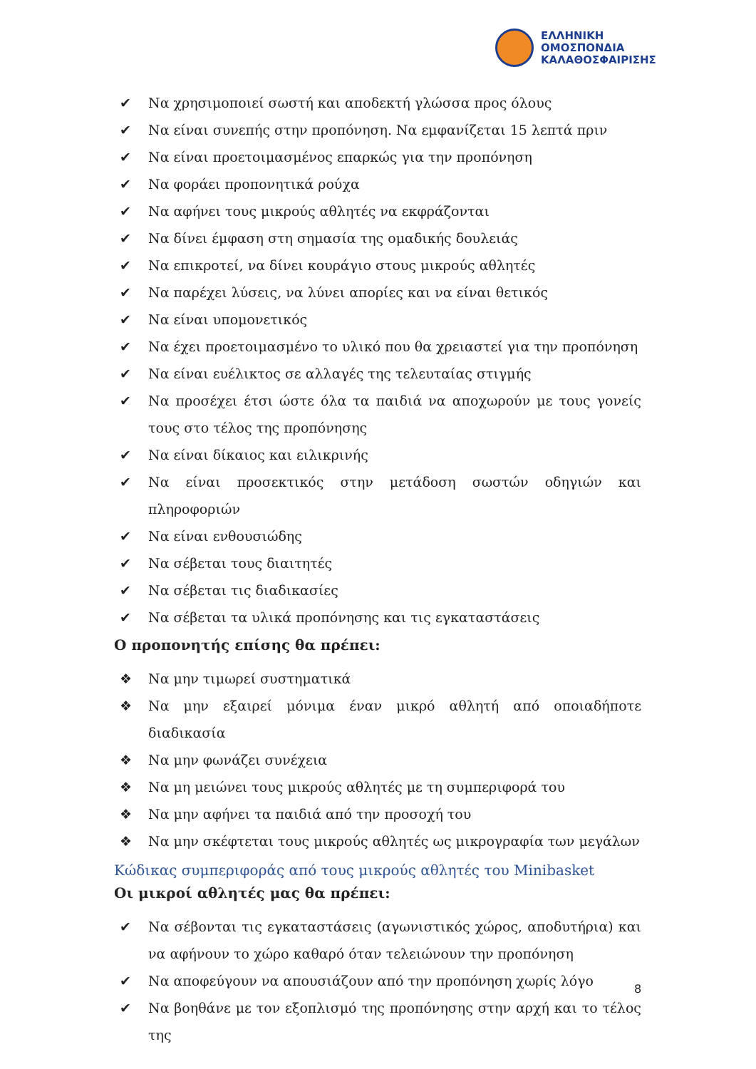ΕΛΛΗΝΙΚΗ
ΟΜΟΣΠΟΝΔΙΑ
ΚΑΛΑΘΟΣΦΑΙΡΙΣΗΣ
✔ Να χρησιμοποιεί σωστή και αποδεκτή γλώσσα προς όλους
✔ Να είναι συνεπής στην προπόνηση. Να εμφανίζεται 15 λεπτά πριν
✔ Να είναι προετοιμασμένος επαρκώς για την προπόνηση
✔ Να φοράει προπονητικά ρούχα
✔ Να αφήνει τους μικρούς αθλητές να εκφράζονται
✔ Να δίνει έμφαση στη σημασία της ομαδικής δουλειάς
✔ Να επικροτεί, να δίνει κουράγιο στους μικρούς αθλητές
✔ Να παρέχει λύσεις, να λύνει απορίες και να είναι θετικός
✔ Να είναι υπομονετικός
✔ Να έχει προετοιμασμένο το υλικό που θα χρειαστεί για την προπόνηση
✔ Να είναι ευέλικτος σε αλλαγές της τελευταίας στιγμής
✔ Να προσέχει έτσι ώστε όλα τα παιδιά να αποχωρούν με τους γονείς τους στο τέλος της προπόνησης
✔ Να είναι δίκαιος και ειλικρινής
✔ Να είναι προσεκτικός στην μετάδοση σωστών οδηγιών και πληροφοριών
✔ Να είναι ενθουσιώδης
✔ Να σέβεται τους διαιτητές
✔ Να σέβεται τις διαδικασίες
✔ Να σέβεται τα υλικά προπόνησης και τις εγκαταστάσεις
Ο προπονητής επίσης θα πρέπει:
❖ Να μην τιμωρεί συστηματικά
❖ Να μην εξαιρεί μόνιμα έναν μικρό αθλητή από οποιαδήποτε διαδικασία
❖ Να μην φωνάζει συνέχεια
❖ Να μη μειώνει τους μικρούς αθλητές με τη συμπεριφορά του
❖ Να μην αφήνει τα παιδιά από την προσοχή του
❖ Να μην σκέφτεται τους μικρούς αθλητές ως μικρογραφία των μεγάλων
Κώδικας συμπεριφοράς από τους μικρούς αθλητές του Minibasket
Οι μικροί αθλητές μας θα πρέπει:
✔ Να σέβονται τις εγκαταστάσεις (αγωνιστικός χώρος, αποδυτήρια) και να αφήνουν το χώρο καθαρό όταν τελειώνουν την προπόνηση
✔ Να αποφεύγουν να απουσιάζουν από την προπόνηση χωρίς λόγο
✔ Να βοηθάνε με τον εξοπλισμό της προπόνησης στην αρχή και το τέλος της
8